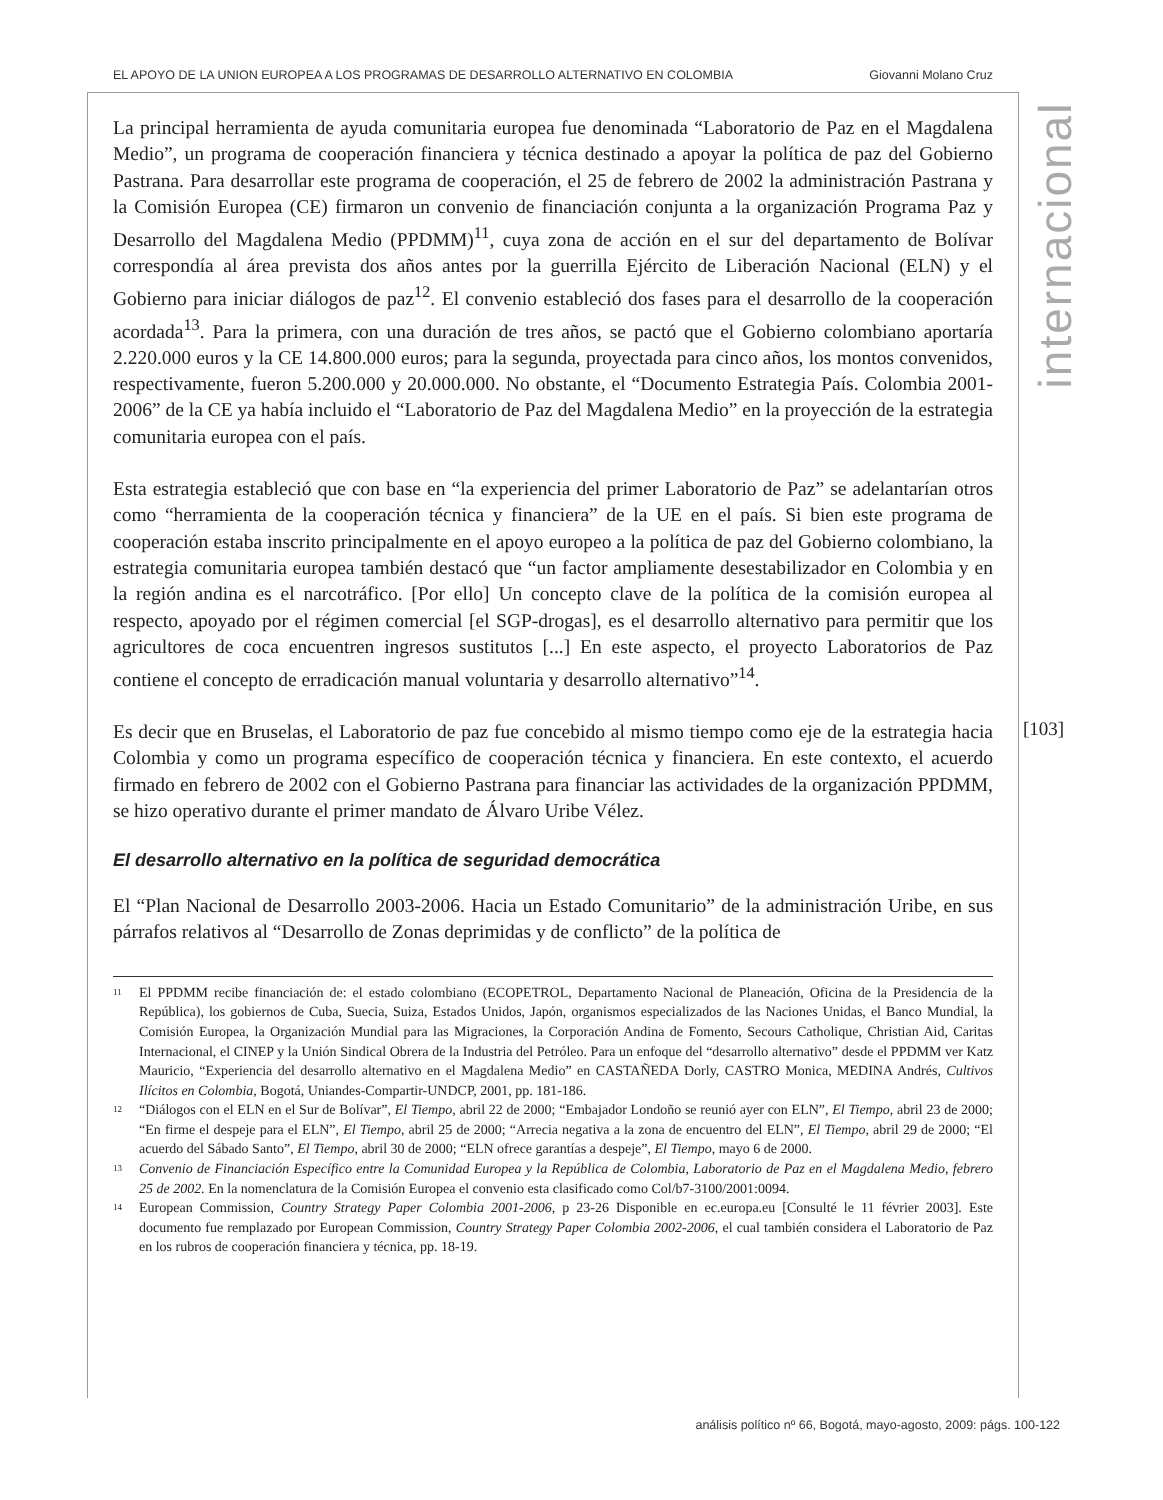EL APOYO DE LA UNION EUROPEA A LOS PROGRAMAS DE DESARROLLO ALTERNATIVO EN COLOMBIA Giovanni Molano Cruz
internacional
[103]
La principal herramienta de ayuda comunitaria europea fue denominada “Laboratorio de Paz en el Magdalena Medio”, un programa de cooperación financiera y técnica destinado a apoyar la política de paz del Gobierno Pastrana. Para desarrollar este programa de cooperación, el 25 de febrero de 2002 la administración Pastrana y la Comisión Europea (CE) firmaron un convenio de financiación conjunta a la organización Programa Paz y Desarrollo del Magdalena Medio (PPDMM)<sup>11</sup>, cuya zona de acción en el sur del departamento de Bolívar correspondía al área prevista dos años antes por la guerrilla Ejército de Liberación Nacional (ELN) y el Gobierno para iniciar diálogos de paz<sup>12</sup>. El convenio estableció dos fases para el desarrollo de la cooperación acordada<sup>13</sup>. Para la primera, con una duración de tres años, se pactó que el Gobierno colombiano aportaría 2.220.000 euros y la CE 14.800.000 euros; para la segunda, proyectada para cinco años, los montos convenidos, respectivamente, fueron 5.200.000 y 20.000.000. No obstante, el “Documento Estrategia País. Colombia 2001-2006” de la CE ya había incluido el “Laboratorio de Paz del Magdalena Medio” en la proyección de la estrategia comunitaria europea con el país.
Esta estrategia estableció que con base en “la experiencia del primer Laboratorio de Paz” se adelantarían otros como “herramienta de la cooperación técnica y financiera” de la UE en el país. Si bien este programa de cooperación estaba inscrito principalmente en el apoyo europeo a la política de paz del Gobierno colombiano, la estrategia comunitaria europea también destacó que “un factor ampliamente desestabilizador en Colombia y en la región andina es el narcotráfico. [Por ello] Un concepto clave de la política de la comisión europea al respecto, apoyado por el régimen comercial [el SGP-drogas], es el desarrollo alternativo para permitir que los agricultores de coca encuentren ingresos sustitutos [...] En este aspecto, el proyecto Laboratorios de Paz contiene el concepto de erradicación manual voluntaria y desarrollo alternativo”<sup>14</sup>.
Es decir que en Bruselas, el Laboratorio de paz fue concebido al mismo tiempo como eje de la estrategia hacia Colombia y como un programa específico de cooperación técnica y financiera. En este contexto, el acuerdo firmado en febrero de 2002 con el Gobierno Pastrana para financiar las actividades de la organización PPDMM, se hizo operativo durante el primer mandato de Álvaro Uribe Vélez.
El desarrollo alternativo en la política de seguridad democrática
El “Plan Nacional de Desarrollo 2003-2006. Hacia un Estado Comunitario” de la administración Uribe, en sus párrafos relativos al “Desarrollo de Zonas deprimidas y de conflicto” de la política de
11 El PPDMM recibe financiación de: el estado colombiano (ECOPETROL, Departamento Nacional de Planeación, Oficina de la Presidencia de la República), los gobiernos de Cuba, Suecia, Suiza, Estados Unidos, Japón, organismos especializados de las Naciones Unidas, el Banco Mundial, la Comisión Europea, la Organización Mundial para las Migraciones, la Corporación Andina de Fomento, Secours Catholique, Christian Aid, Caritas Internacional, el CINEP y la Unión Sindical Obrera de la Industria del Petróleo. Para un enfoque del “desarrollo alternativo” desde el PPDMM ver Katz Mauricio, “Experiencia del desarrollo alternativo en el Magdalena Medio” en CASTAÑEDA Dorly, CASTRO Monica, MEDINA Andrés, Cultivos Ilícitos en Colombia, Bogotá, Uniandes-Compartir-UNDCP, 2001, pp. 181-186.
12 “Diálogos con el ELN en el Sur de Bolívar”, El Tiempo, abril 22 de 2000; “Embajador Londoño se reunió ayer con ELN”, El Tiempo, abril 23 de 2000; “En firme el despeje para el ELN”, El Tiempo, abril 25 de 2000; “Arrecia negativa a la zona de encuentro del ELN”, El Tiempo, abril 29 de 2000; “El acuerdo del Sábado Santo”, El Tiempo, abril 30 de 2000; “ELN ofrece garantías a despeje”, El Tiempo, mayo 6 de 2000.
13 Convenio de Financiación Específico entre la Comunidad Europea y la República de Colombia, Laboratorio de Paz en el Magdalena Medio, febrero 25 de 2002. En la nomenclatura de la Comisión Europea el convenio esta clasificado como Col/b7-3100/2001:0094.
14 European Commission, Country Strategy Paper Colombia 2001-2006, p 23-26 Disponible en ec.europa.eu [Consulté le 11 février 2003]. Este documento fue remplazado por European Commission, Country Strategy Paper Colombia 2002-2006, el cual también considera el Laboratorio de Paz en los rubros de cooperación financiera y técnica, pp. 18-19.
análisis político nº 66, Bogotá, mayo-agosto, 2009: págs. 100-122